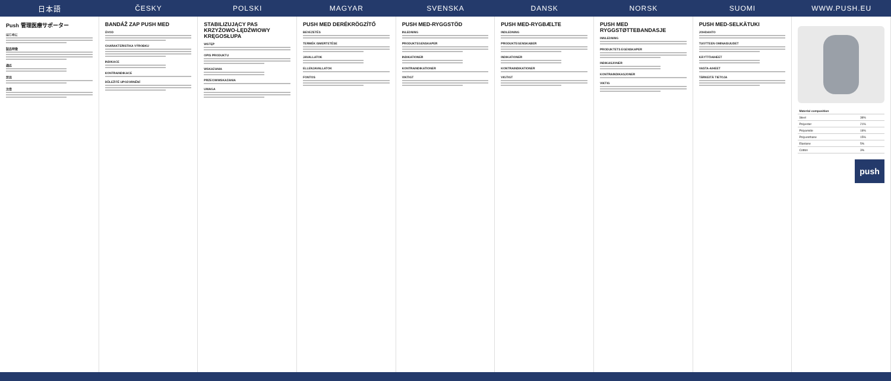日本語 ČESKY POLSKI MAGYAR SVENSKA DANSK NORSK SUOMI WWW.PUSH.EU
Push 管理医療サポーター
はじめに
製品特徴
適応
禁忌
注意
BANDÁŽ ZAP PUSH MED
ÚVOD
CHARAKTERISTIKA VÝROBKU
INDIKACE
KONTRAINDIKACE
DŮLEŽITÉ UPOZORNĚNÍ
STABILIZUJĄCY PAS KRZYŻOWO-LĘDŹWIOWY KRĘGOSŁUPA
WSTĘP
OPIS PRODUKTU
WSKAZANIA
PRZECIWWSKAZANIA
UWAGA
PUSH MED DERÉKRÖGZÍTŐ
BEVEZETÉS
TERMÉK ISMERTETÉSE
JAVALLATOK
ELLENJAVALLATOK
FONTOS
PUSH MED-RYGGSTÖD
INLEDNING
PRODUKTEGENSKAPER
INDIKATIONER
KONTRAINDIKATIONER
VIKTIGT
PUSH MED-RYGBÆLTE
INDLEDNING
PRODUKTEGENSKABER
INDIKATIONER
KONTRAINDIKATIONER
VIGTIGT
PUSH MED RYGGSTØTTEBANDASJE
INNLEDNING
PRODUKTETS EGENSKAPER
INDIKASJONER
KONTRAINDIKASJONER
VIKTIG
PUSH MED-SELKÄTUKI
JOHDANTO
TUOTTEEN OMINAISUUDET
KÄYTTÖAIHEET
VASTA-AIHEET
TÄRKEITÄ TIETOJA
| Material composition | |
| --- | --- |
| Steel | 38% |
| Polyester | 21% |
| Polyamide | 18% |
| Polyurethane | 15% |
| Elastane | 5% |
| Cotton | 3% |
push